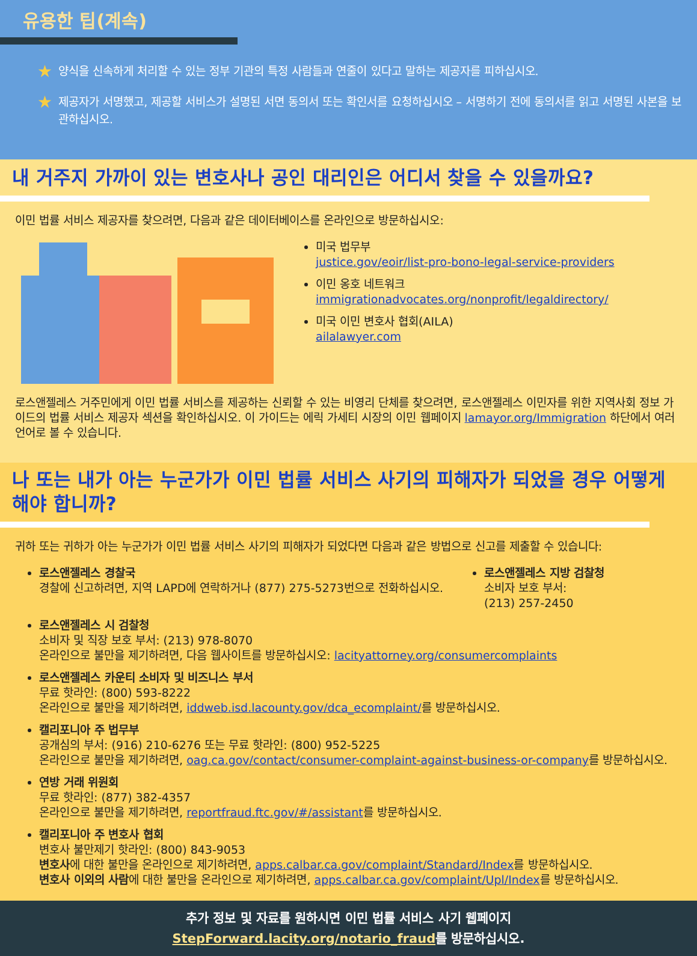유용한 팁(계속)
★
양식을 신속하게 처리할 수 있는 정부 기관의 특정 사람들과 연줄이 있다고 말하는 제공자를 피하십시오.
★
제공자가 서명했고, 제공할 서비스가 설명된 서면 동의서 또는 확인서를 요청하십시오 – 서명하기 전에 동의서를 읽고 서명된 사본을 보관하십시오.
내 거주지 가까이 있는 변호사나 공인 대리인은 어디서 찾을 수 있을까요?
이민 법률 서비스 제공자를 찾으려면, 다음과 같은 데이터베이스를 온라인으로 방문하십시오:
미국 법무부
justice.gov/eoir/list-pro-bono-legal-service-providers
이민 옹호 네트워크
immigrationadvocates.org/nonprofit/legaldirectory/
미국 이민 변호사 협회(AILA)
ailalawyer.com
로스앤젤레스 거주민에게 이민 법률 서비스를 제공하는 신뢰할 수 있는 비영리 단체를 찾으려면, 로스앤젤레스 이민자를 위한 지역사회 정보 가이드의 법률 서비스 제공자 섹션을 확인하십시오. 이 가이드는 에릭 가세티 시장의 이민 웹페이지 lamayor.org/Immigration 하단에서 여러 언어로 볼 수 있습니다.
나 또는 내가 아는 누군가가 이민 법률 서비스 사기의 피해자가 되었을 경우 어떻게 해야 합니까?
귀하 또는 귀하가 아는 누군가가 이민 법률 서비스 사기의 피해자가 되었다면 다음과 같은 방법으로 신고를 제출할 수 있습니다:
로스앤젤레스 경찰국
경찰에 신고하려면, 지역 LAPD에 연락하거나 (877) 275-5273번으로 전화하십시오.
로스앤젤레스 지방 검찰청
소비자 보호 부서:
(213) 257-2450
로스앤젤레스 시 검찰청
소비자 및 직장 보호 부서: (213) 978-8070
온라인으로 불만을 제기하려면, 다음 웹사이트를 방문하십시오: lacityattorney.org/consumercomplaints
로스앤젤레스 카운티 소비자 및 비즈니스 부서
무료 핫라인: (800) 593-8222
온라인으로 불만을 제기하려면, iddweb.isd.lacounty.gov/dca_ecomplaint/를 방문하십시오.
캘리포니아 주 법무부
공개심의 부서: (916) 210-6276 또는 무료 핫라인: (800) 952-5225
온라인으로 불만을 제기하려면, oag.ca.gov/contact/consumer-complaint-against-business-or-company를 방문하십시오.
연방 거래 위원회
무료 핫라인: (877) 382-4357
온라인으로 불만을 제기하려면, reportfraud.ftc.gov/#/assistant를 방문하십시오.
캘리포니아 주 변호사 협회
변호사 불만제기 핫라인: (800) 843-9053
변호사에 대한 불만을 온라인으로 제기하려면, apps.calbar.ca.gov/complaint/Standard/Index를 방문하십시오.
변호사 이외의 사람에 대한 불만을 온라인으로 제기하려면, apps.calbar.ca.gov/complaint/Upl/Index를 방문하십시오.
추가 정보 및 자료를 원하시면 이민 법률 서비스 사기 웹페이지
StepForward.lacity.org/notario_fraud를 방문하십시오.